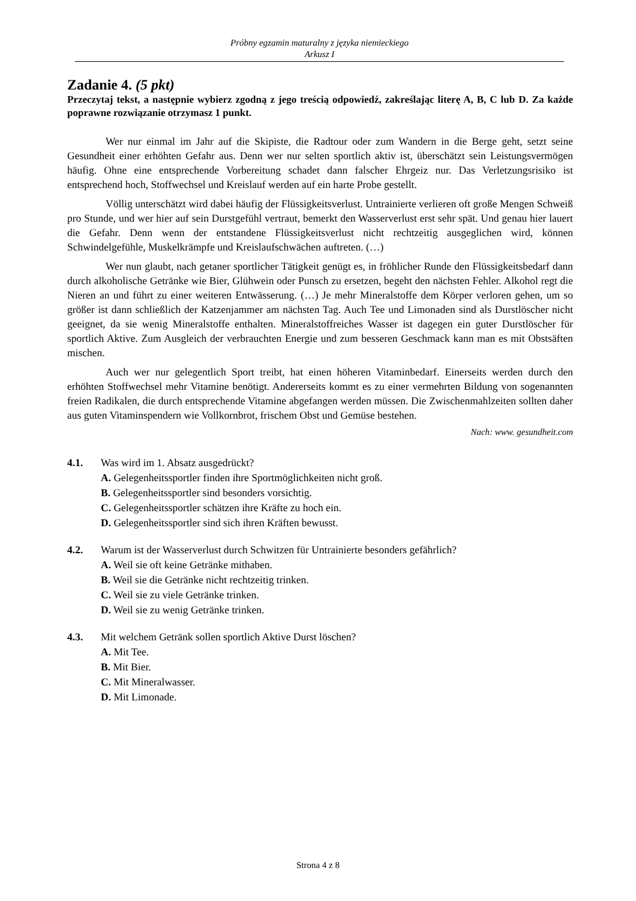Próbny egzamin maturalny z języka niemieckiego
Arkusz I
Zadanie 4. (5 pkt)
Przeczytaj tekst, a następnie wybierz zgodną z jego treścią odpowiedź, zakreślając literę A, B, C lub D. Za każde poprawne rozwiązanie otrzymasz 1 punkt.
Wer nur einmal im Jahr auf die Skipiste, die Radtour oder zum Wandern in die Berge geht, setzt seine Gesundheit einer erhöhten Gefahr aus. Denn wer nur selten sportlich aktiv ist, überschätzt sein Leistungsvermögen häufig. Ohne eine entsprechende Vorbereitung schadet dann falscher Ehrgeiz nur. Das Verletzungsrisiko ist entsprechend hoch, Stoffwechsel und Kreislauf werden auf ein harte Probe gestellt.
Völlig unterschätzt wird dabei häufig der Flüssigkeitsverlust. Untrainierte verlieren oft große Mengen Schweiß pro Stunde, und wer hier auf sein Durstgefühl vertraut, bemerkt den Wasserverlust erst sehr spät. Und genau hier lauert die Gefahr. Denn wenn der entstandene Flüssigkeitsverlust nicht rechtzeitig ausgeglichen wird, können Schwindelgefühle, Muskelkrämpfe und Kreislaufschwächen auftreten. (…)
Wer nun glaubt, nach getaner sportlicher Tätigkeit genügt es, in fröhlicher Runde den Flüssigkeitsbedarf dann durch alkoholische Getränke wie Bier, Glühwein oder Punsch zu ersetzen, begeht den nächsten Fehler. Alkohol regt die Nieren an und führt zu einer weiteren Entwässerung. (…) Je mehr Mineralstoffe dem Körper verloren gehen, um so größer ist dann schließlich der Katzenjammer am nächsten Tag. Auch Tee und Limonaden sind als Durstlöscher nicht geeignet, da sie wenig Mineralstoffe enthalten. Mineralstoffreiches Wasser ist dagegen ein guter Durstlöscher für sportlich Aktive. Zum Ausgleich der verbrauchten Energie und zum besseren Geschmack kann man es mit Obstsäften mischen.
Auch wer nur gelegentlich Sport treibt, hat einen höheren Vitaminbedarf. Einerseits werden durch den erhöhten Stoffwechsel mehr Vitamine benötigt. Andererseits kommt es zu einer vermehrten Bildung von sogenannten freien Radikalen, die durch entsprechende Vitamine abgefangen werden müssen. Die Zwischenmahlzeiten sollten daher aus guten Vitaminspendern wie Vollkornbrot, frischem Obst und Gemüse bestehen.
Nach: www. gesundheit.com
4.1. Was wird im 1. Absatz ausgedrückt?
A. Gelegenheitssportler finden ihre Sportmöglichkeiten nicht groß.
B. Gelegenheitssportler sind besonders vorsichtig.
C. Gelegenheitssportler schätzen ihre Kräfte zu hoch ein.
D. Gelegenheitssportler sind sich ihren Kräften bewusst.
4.2. Warum ist der Wasserverlust durch Schwitzen für Untrainierte besonders gefährlich?
A. Weil sie oft keine Getränke mithaben.
B. Weil sie die Getränke nicht rechtzeitig trinken.
C. Weil sie zu viele Getränke trinken.
D. Weil sie zu wenig Getränke trinken.
4.3. Mit welchem Getränk sollen sportlich Aktive Durst löschen?
A. Mit Tee.
B. Mit Bier.
C. Mit Mineralwasser.
D. Mit Limonade.
Strona 4 z 8